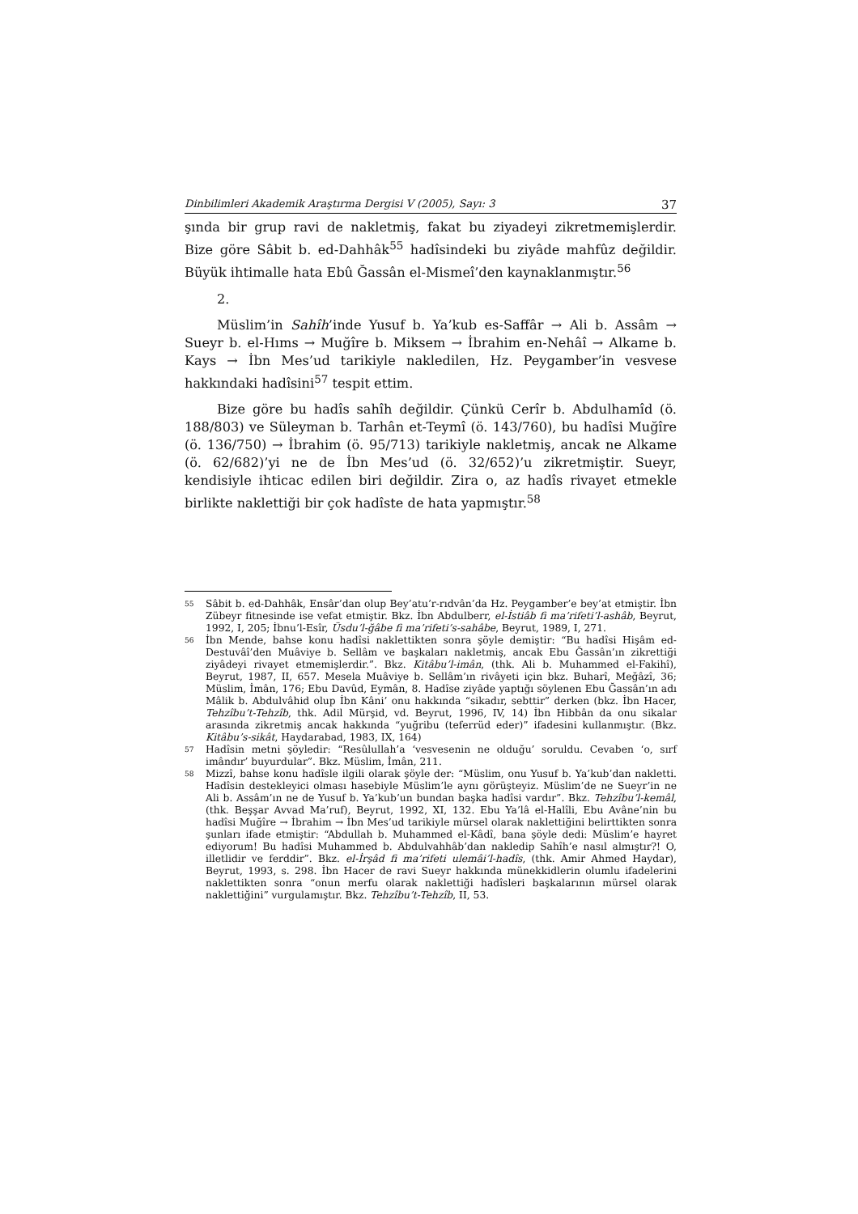Dinbilimleri Akademik Araştırma Dergisi V (2005), Sayı: 3 37
şında bir grup ravi de nakletmiş, fakat bu ziyadeyi zikretmemişlerdir. Bize göre Sâbit b. ed-Dahhâk<sup>55</sup> hadîsindeki bu ziyâde mahfûz değildir. Büyük ihtimalle hata Ebû Ğassân el-Mismeî’den kaynaklanmıştır.<sup>56</sup>
2.
Müslim’in Sahîh’inde Yusuf b. Ya’kub es-Saffâr → Ali b. Assâm → Sueyr b. el-Hıms → Muğîre b. Miksem → İbrahim en-Nehâî → Alkame b. Kays → İbn Mes’ud tarikiyle nakledilen, Hz. Peygamber’in vesvese hakkındaki hadîsini<sup>57</sup> tespit ettim.
Bize göre bu hadîs sahîh değildir. Çünkü Cerîr b. Abdulhamîd (ö. 188/803) ve Süleyman b. Tarhân et-Teymî (ö. 143/760), bu hadîsi Muğîre (ö. 136/750) → İbrahim (ö. 95/713) tarikiyle nakletmiş, ancak ne Alkame (ö. 62/682)’yi ne de İbn Mes’ud (ö. 32/652)’u zikretmiştir. Sueyr, kendisiyle ihticac edilen biri değildir. Zira o, az hadîs rivayet etmekle birlikte naklettiği bir çok hadîste de hata yapmıştır.<sup>58</sup>
55
Sâbit b. ed-Dahhâk, Ensâr’dan olup Bey’atu’r-rıdvân’da Hz. Peygamber’e bey’at etmiştir. İbn Zübeyr fitnesinde ise vefat etmiştir. Bkz. İbn Abdulberr, el-İstiâb fi ma’rifeti’l-ashâb, Beyrut, 1992, I, 205; İbnu’l-Esîr, Üsdu’l-ğâbe fi ma’rifeti’s-sahâbe, Beyrut, 1989, I, 271.
56
İbn Mende, bahse konu hadîsi naklettikten sonra şöyle demiştir: “Bu hadîsi Hişâm ed-Destuvâî’den Muâviye b. Sellâm ve başkaları nakletmiş, ancak Ebu Ğassân’ın zikrettiği ziyâdeyi rivayet etmemişlerdir.”. Bkz. Kitâbu’l-imân, (thk. Ali b. Muhammed el-Fakihî), Beyrut, 1987, II, 657. Mesela Muâviye b. Sellâm’ın rivâyeti için bkz. Buharî, Meğâzî, 36; Müslim, İmân, 176; Ebu Davûd, Eymân, 8. Hadîse ziyâde yaptığı söylenen Ebu Ğassân’ın adı Mâlik b. Abdulvâhid olup İbn Kâni’ onu hakkında “sikadır, sebttir” derken (bkz. İbn Hacer, Tehzîbu’t-Tehzîb, thk. Adil Mürşid, vd. Beyrut, 1996, IV, 14) İbn Hibbân da onu sikalar arasında zikretmiş ancak hakkında “yuğribu (teferrüd eder)” ifadesini kullanmıştır. (Bkz. Kitâbu’s-sikât, Haydarabad, 1983, IX, 164)
57
Hadîsin metni şöyledir: “Resûlullah’a ‘vesvesenin ne olduğu’ soruldu. Cevaben ‘o, sırf imândır’ buyurdular”. Bkz. Müslim, İmân, 211.
58
Mizzî, bahse konu hadîsle ilgili olarak şöyle der: “Müslim, onu Yusuf b. Ya’kub’dan nakletti. Hadîsin destekleyici olması hasebiyle Müslim’le aynı görüşteyiz. Müslim’de ne Sueyr’in ne Ali b. Assâm’ın ne de Yusuf b. Ya’kub’un bundan başka hadîsi vardır”. Bkz. Tehzîbu’l-kemâl, (thk. Beşşar Avvad Ma’ruf), Beyrut, 1992, XI, 132. Ebu Ya’lâ el-Halîli, Ebu Avâne’nin bu hadîsi Muğîre → İbrahim → İbn Mes’ud tarikiyle mürsel olarak naklettiğini belirttikten sonra şunları ifade etmiştir: “Abdullah b. Muhammed el-Kâdî, bana şöyle dedi: Müslim’e hayret ediyorum! Bu hadîsi Muhammed b. Abdulvahhâb’dan nakledip Sahîh’e nasıl almıştır?! O, illetlidir ve ferddir”. Bkz. el-İrşâd fi ma’rifeti ulemâi’l-hadîs, (thk. Amir Ahmed Haydar), Beyrut, 1993, s. 298. İbn Hacer de ravi Sueyr hakkında münekkidlerin olumlu ifadelerini naklettikten sonra “onun merfu olarak naklettiği hadîsleri başkalarının mürsel olarak naklettiğini” vurgulamıştır. Bkz. Tehzîbu’t-Tehzîb, II, 53.